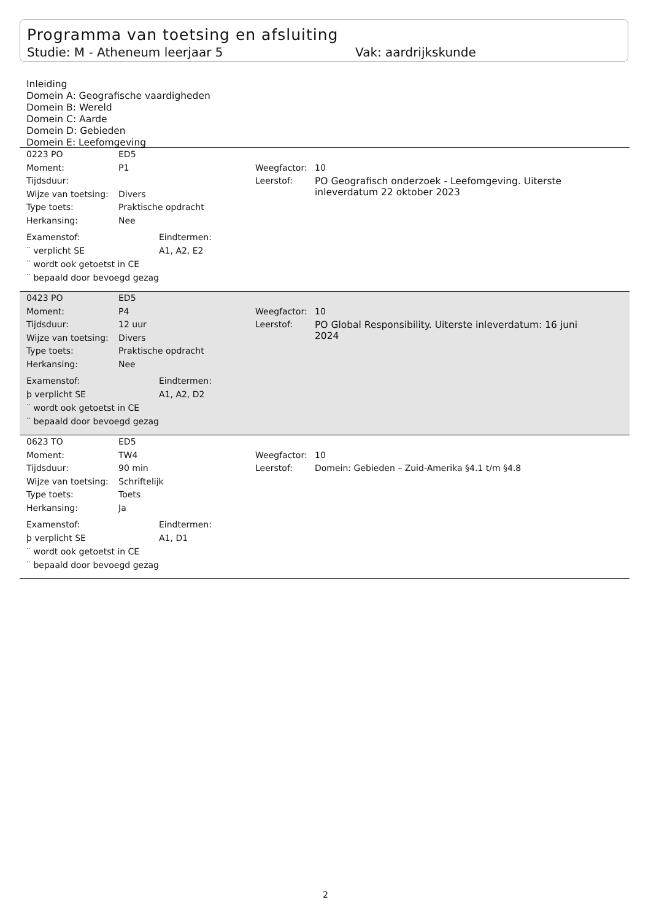Programma van toetsing en afsluiting
Studie: M - Atheneum leerjaar 5 Vak: aardrijkskunde
Inleiding
Domein A: Geografische vaardigheden
Domein B: Wereld
Domein C: Aarde
Domein D: Gebieden
Domein E: Leefomgeving
| 0223 PO | ED5 |
| Moment: | P1 | Weegfactor: | 10 |
| Tijdsduur: | | Leerstof: | PO Geografisch onderzoek - Leefomgeving. Uiterste inleverdatum 22 oktober 2023 |
| Wijze van toetsing: | Divers | | |
| Type toets: | Praktische opdracht | | |
| Herkansing: | Nee | | |
| Examenstof: | Eindtermen: |
| ¨ verplicht SE | A1, A2, E2 |
| ¨ wordt ook getoetst in CE | |
| ¨ bepaald door bevoegd gezag | |
| 0423 PO | ED5 |
| Moment: | P4 | Weegfactor: | 10 |
| Tijdsduur: | 12 uur | Leerstof: | PO Global Responsibility. Uiterste inleverdatum: 16 juni 2024 |
| Wijze van toetsing: | Divers | | |
| Type toets: | Praktische opdracht | | |
| Herkansing: | Nee | | |
| Examenstof: | Eindtermen: |
| þ verplicht SE | A1, A2, D2 |
| ¨ wordt ook getoetst in CE | |
| ¨ bepaald door bevoegd gezag | |
| 0623 TO | ED5 |
| Moment: | TW4 | Weegfactor: | 10 |
| Tijdsduur: | 90 min | Leerstof: | Domein: Gebieden – Zuid-Amerika §4.1 t/m §4.8 |
| Wijze van toetsing: | Schriftelijk | | |
| Type toets: | Toets | | |
| Herkansing: | Ja | | |
| Examenstof: | Eindtermen: |
| þ verplicht SE | A1, D1 |
| ¨ wordt ook getoetst in CE | |
| ¨ bepaald door bevoegd gezag | |
2